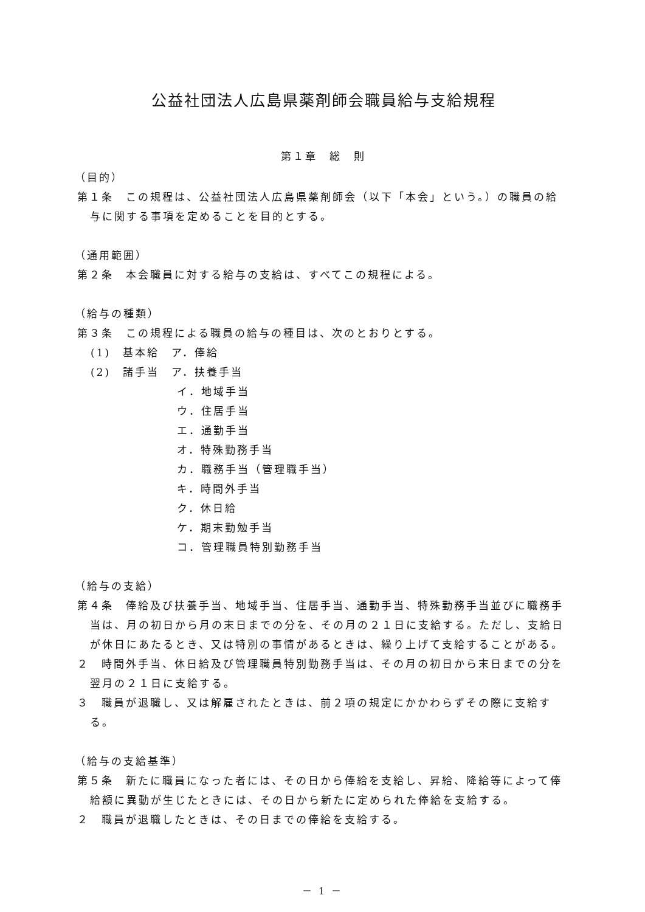公益社団法人広島県薬剤師会職員給与支給規程
第１章　総　則
（目的）
第１条　この規程は、公益社団法人広島県薬剤師会（以下「本会」という。）の職員の給与に関する事項を定めることを目的とする。
（通用範囲）
第２条　本会職員に対する給与の支給は、すべてこの規程による。
（給与の種類）
第３条　この規程による職員の給与の種目は、次のとおりとする。
(1)　基本給　ア．俸給
(2)　諸手当　ア．扶養手当
イ．地域手当
ウ．住居手当
エ．通勤手当
オ．特殊勤務手当
カ．職務手当（管理職手当）
キ．時間外手当
ク．休日給
ケ．期末勤勉手当
コ．管理職員特別勤務手当
（給与の支給）
第４条　俸給及び扶養手当、地域手当、住居手当、通勤手当、特殊勤務手当並びに職務手当は、月の初日から月の末日までの分を、その月の２１日に支給する。ただし、支給日が休日にあたるとき、又は特別の事情があるときは、繰り上げて支給することがある。
２　時間外手当、休日給及び管理職員特別勤務手当は、その月の初日から末日までの分を翌月の２１日に支給する。
３　職員が退職し、又は解雇されたときは、前２項の規定にかかわらずその際に支給する。
（給与の支給基準）
第５条　新たに職員になった者には、その日から俸給を支給し、昇給、降給等によって俸給額に異動が生じたときには、その日から新たに定められた俸給を支給する。
２　職員が退職したときは、その日までの俸給を支給する。
－ 1 －